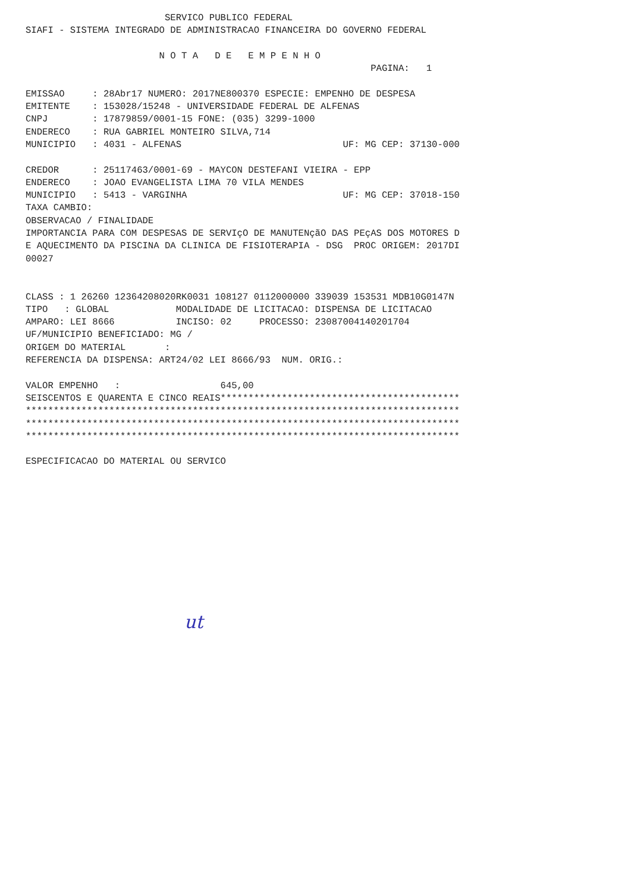SERVICO PUBLICO FEDERAL
SIAFI - SISTEMA INTEGRADO DE ADMINISTRACAO FINANCEIRA DO GOVERNO FEDERAL

                        N O T A   D E   E M P E N H O
                                                              PAGINA:   1

EMISSAO     : 28Abr17 NUMERO: 2017NE800370 ESPECIE: EMPENHO DE DESPESA
EMITENTE    : 153028/15248 - UNIVERSIDADE FEDERAL DE ALFENAS
CNPJ        : 17879859/0001-15 FONE: (035) 3299-1000
ENDERECO    : RUA GABRIEL MONTEIRO SILVA,714
MUNICIPIO   : 4031 - ALFENAS                             UF: MG CEP: 37130-000

CREDOR      : 25117463/0001-69 - MAYCON DESTEFANI VIEIRA - EPP
ENDERECO    : JOAO EVANGELISTA LIMA 70 VILA MENDES
MUNICIPIO   : 5413 - VARGINHA                            UF: MG CEP: 37018-150
TAXA CAMBIO:
OBSERVACAO / FINALIDADE
IMPORTANCIA PARA COM DESPESAS DE SERVIçO DE MANUTENçãO DAS PEçAS DOS MOTORES D
E AQUECIMENTO DA PISCINA DA CLINICA DE FISIOTERAPIA - DSG  PROC ORIGEM: 2017DI
00027


CLASS : 1 26260 12364208020RK0031 108127 0112000000 339039 153531 MDB10G0147N
TIPO   : GLOBAL            MODALIDADE DE LICITACAO: DISPENSA DE LICITACAO
AMPARO: LEI 8666           INCISO: 02     PROCESSO: 23087004140201704
UF/MUNICIPIO BENEFICIADO: MG /
ORIGEM DO MATERIAL       :
REFERENCIA DA DISPENSA: ART24/02 LEI 8666/93  NUM. ORIG.:

VALOR EMPENHO   :                  645,00
SEISCENTOS E QUARENTA E CINCO REAIS*******************************************
******************************************************************************
******************************************************************************
******************************************************************************

ESPECIFICACAO DO MATERIAL OU SERVICO
ut